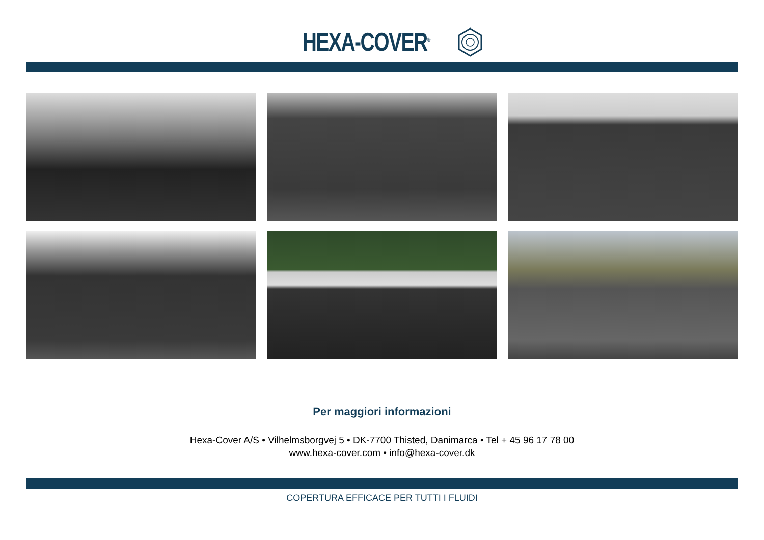HEXA-COVER<sup>®</sup>
Per maggiori informazioni
Hexa-Cover A/S • Vilhelmsborgvej 5 • DK-7700 Thisted, Danimarca • Tel + 45 96 17 78 00
www.hexa-cover.com • info@hexa-cover.dk
COPERTURA EFFICACE PER TUTTI I FLUIDI